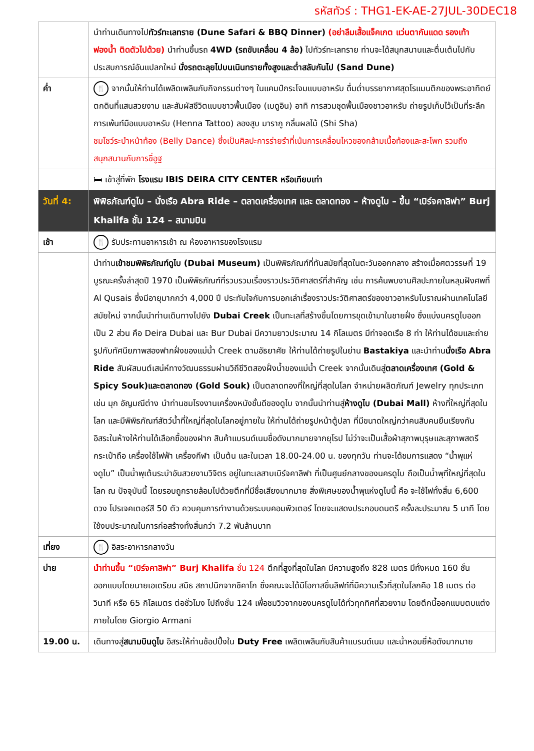รหัสทัวร์ : THG1-EK-AE-27JUL-30DEC18
| | นำท่านเดินทางไป ทัวร์ทะเลทราย (Dune Safari & BBQ Dinner) (อย่าลืมเสื้อแจ็คเกต แว่นตากันแดด รองเท้าฟองน้ำ ติดตัวไปด้วย) นำท่านขึ้นรถ 4WD (รถขับเคลื่อน 4 ล้อ) ไปทัวร์ทะเลทราย ท่านจะได้สนุกสนานและตื่นเต้นไปกับประสบการณ์อันแปลกใหม่ นั่งรถตะลุยไปบนเนินทรายทั้งสูงและต่ำสลับกันไป (Sand Dune) |
| ค่ำ | 🍴 จากนั้นให้ท่านได้เพลิดเพลินกับกิจกรรมต่างๆ ในแคมป์กระโจมแบบอาหรับ ดื่มด่ำบรรยากาศสุดโรแมนติกของพระอาทิตย์ตกดินที่แสนสวยงาม และสัมผัสชีวิตแบบชาวพื้นเมือง (เบดูอิน) อาทิ การสวมชุดพื้นเมืองชาวอาหรับ ถ่ายรูปเก็บไว้เป็นที่ระลึก การเพ้นท์มือแบบอาหรับ (Henna Tattoo) ลองสูบ มารากู กลิ่นผลไม้ (Shi Sha) ชมโชว์ระบำหน้าท้อง (Belly Dance) ซึ่งเป็นศิลปะการร่ายรำที่เน้นการเคลื่อนไหวของกล้ามเนื้อท้องและสะโพก รวมถึงสนุกสนานกับการขี่อูฐ |
| | 🛏 เข้าสู่ที่พัก โรงแรม IBIS DEIRA CITY CENTER หรือเทียบเท่า |
| วันที่ 4: | พิพิธภัณฑ์ดูไบ – นั่งเรือ Abra Ride – ตลาดเครื่องเทศ และ ตลาดทอง – ห้างดูไบ – ขึ้น “เบิร์จคาลิฟา” Burj Khalifa ชั้น 124 – สนามบิน |
| เช้า | 🍴 รับประทานอาหารเช้า ณ ห้องอาหารของโรงแรม |
| | นำท่าน เข้าชมพิพิธภัณฑ์ดูไบ (Dubai Museum) เป็นพิพิธภัณฑ์ที่ทันสมัยที่สุดในตะวันออกกลาง สร้างเมื่อศตวรรษที่ 19 บูรณะครั้งล่าสุดปี 1970 เป็นพิพิธภัณฑ์ที่รวบรวมเรื่องราวประวัติศาสตร์ที่สำคัญ เช่น การค้นพบงานศิลปะภายในหลุมฝังศพที่ Al Qusais ซึ่งมีอายุมากกว่า 4,000 ปี ประทับใจกับการบอกเล่าเรื่องราวประวัติศาสตร์ของชาวอาหรับโบราณผ่านเทคโนโลยีสมัยใหม่ จากนั้นนำท่านเดินทางไปยัง Dubai Creek เป็นทะเลที่สร้างขึ้นโดยการขุดเข้ามาในชายฝั่ง ซึ่งแบ่งนครดูไบออกเป็น 2 ส่วน คือ Deira Dubai และ Bur Dubai มีความยาวประมาณ 14 กิโลเมตร มีท่าจอดเรือ 8 ท่า ให้ท่านได้ชมและถ่ายรูปกับทัศนียภาพสองฟากฝั่งของแม่น้ำ Creek ตามอัธยาศัย ให้ท่านได้ถ่ายรูปในย่าน Bastakiya และนำท่าน นั่งเรือ Abra Ride สัมผัสมนต์เสน่ห์ทางวัฒนธรรมผ่านวิถีชีวิตสองฝั่งน้ำของแม่น้ำ Creek จากนั้นเดินสู่ ตลาดเครื่องเทศ (Gold & Spicy Souk)และตลาดทอง (Gold Souk) เป็นตลาดทองที่ใหญ่ที่สุดในโลก จำหน่ายผลิตภัณฑ์ Jewelry ทุกประเภท เช่น มุก อัญมณีต่าง นำท่านชมโรงงานเครื่องหนังชั้นดีของดูไบ จากนั้นนำท่านสู่ ห้างดูไบ (Dubai Mall) ห้างที่ใหญ่ที่สุดในโลก และมีพิพิธภัณฑ์สัตว์น้ำที่ใหญ่ที่สุดในโลกอยู่ภายใน ให้ท่านได้ถ่ายรูปหน้าตู้ปลา ที่มีขนาดใหญ่กว่าคนสิบคนยืนเรียงกัน อิสระในห้างให้ท่านได้เลือกซื้อของฝาก สินค้าแบรนด์เนมชื่อดังมากมายจากยุโรป ไม่ว่าจะเป็นเสื้อผ้าสุภาพบุรุษและสุภาพสตรี กระเป๋าถือ เครื่องใช้ไฟฟ้า เครื่องกีฬา เป็นต้น และในเวลา 18.00-24.00 น. ของทุกวัน ท่านจะได้ชมการแสดง “น้ำพุแห่งดูไบ” เป็นน้ำพุเต้นระบำอันสวยงามวิจิตร อยู่ในทะเลสาบเบิร์จคาลิฟา ที่เป็นศูนย์กลางของนครดูไบ ถือเป็นน้ำพุที่ใหญ่ที่สุดในโลก ณ ปัจจุบันนี้ โดยรอบถูกรายล้อมไปด้วยตึกที่มีชื่อเสียงมากมาย สิ่งพิเศษของน้ำพุแห่งดูไบนี้ คือ จะใช้ไฟทั้งสิ้น 6,600 ดวง โปรเจคเตอร์สี 50 ตัว ควบคุมการทำงานด้วยระบบคอมพิวเตอร์ โดยจะแสดงประกอบดนตรี ครั้งละประมาณ 5 นาที โดยใช้งบประมาณในการก่อสร้างทั้งสิ้นกว่า 7.2 พันล้านบาท |
| เที่ยง | 🍴 อิสระอาหารกลางวัน |
| บ่าย | นำท่านขึ้น “เบิร์จคาลิฟา” Burj Khalifa ชั้น 124 ตึกที่สูงที่สุดในโลก มีความสูงถึง 828 เมตร มีทั้งหมด 160 ชั้น ออกแบบโดยนายเอเดรียน สมิธ สถาปนิกจากชิคาโก ซึ่งคณะจะได้มีโอกาสขึ้นลิฟท์ที่มีความเร็วที่สุดในโลกคือ 18 เมตร ต่อวินาที หรือ 65 กิโลเมตร ต่อชั่วโมง ไปถึงชั้น 124 เพื่อชมวิวจากของนครดูไบได้ทั่วทุกทิศที่สวยงาม โดยตึกนี้ออกแบบตบแต่งภายในโดย Giorgio Armani |
| 19.00 น. | เดินทางสู่ สนามบินดูไบ อิสระให้ท่านช้อปปิ้งใน Duty Free เพลิดเพลินกับสินค้าแบรนด์เนม และน้ำหอมยี่ห้อดังมากมาย |